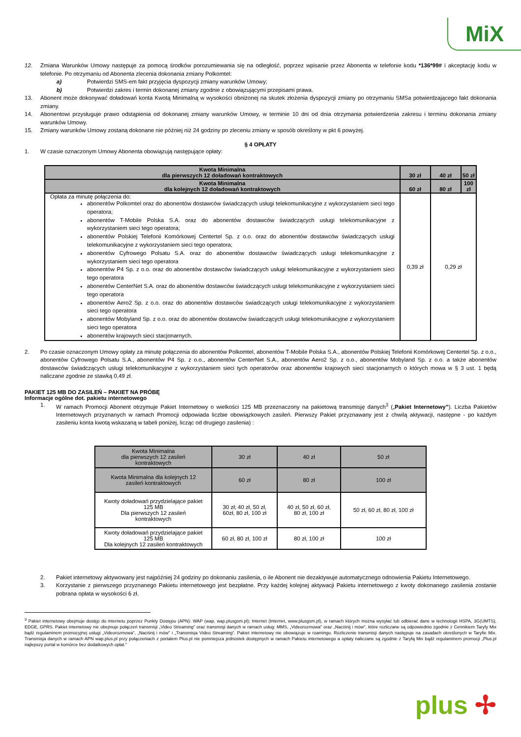MiX
12. Zmiana Warunków Umowy następuje za pomocą środków porozumiewania się na odległość, poprzez wpisanie przez Abonenta w telefonie kodu *136*99# i akceptację kodu w telefonie. Po otrzymaniu od Abonenta zlecenia dokonania zmiany Polkomtel:
a) Potwierdzi SMS-em fakt przyjęcia dyspozycji zmiany warunków Umowy;
b) Potwierdzi zakres i termin dokonanej zmiany zgodnie z obowiązującymi przepisami prawa.
13. Abonent może dokonywać doładowań konta Kwotą Minimalną w wysokości obniżonej na skutek złożenia dyspozycji zmiany po otrzymaniu SMSa potwierdzającego fakt dokonania zmiany.
14. Abonentowi przysługuje prawo odstąpienia od dokonanej zmiany warunków Umowy, w terminie 10 dni od dnia otrzymania potwierdzenia zakresu i terminu dokonania zmiany warunków Umowy.
15. Zmiany warunków Umowy zostaną dokonane nie później niż 24 godziny po zleceniu zmiany w sposób określony w pkt 6 powyżej.
§ 4 OPŁATY
1. W czasie oznaczonym Umowy Abonenta obowiązują następujące opłaty:
| Kwota Minimalna dla pierwszych 12 doładowań kontraktowych | 30 zł | 40 zł | 50 zł |
| --- | --- | --- | --- |
| Kwota Minimalna dla kolejnych 12 doładowań kontraktowych | 60 zł | 80 zł | 100 zł |
| Opłata za minutę połączenia do: abonentów Polkomtel oraz do abonentów dostawców świadczących usługi telekomunikacyjne z wykorzystaniem sieci tego operatora; abonentów T-Mobile Polska S.A. oraz do abonentów dostawców świadczących usługi telekomunikacyjne z wykorzystaniem sieci tego operatora; abonentów Polskiej Telefonii Komórkowej Centertel Sp. z o.o. oraz do abonentów dostawców świadczących usługi telekomunikacyjne z wykorzystaniem sieci tego operatora; abonentów Cyfrowego Polsatu S.A. oraz do abonentów dostawców świadczących usługi telekomunikacyjne z wykorzystaniem sieci tego operatora abonentów P4 Sp. z o.o. oraz do abonentów dostawców świadczących usługi telekomunikacyjne z wykorzystaniem sieci tego operatora abonentów CenterNet S.A. oraz do abonentów dostawców świadczących usługi telekomunikacyjne z wykorzystaniem sieci tego operatora abonentów Aero2 Sp. z o.o. oraz do abonentów dostawców świadczących usługi telekomunikacyjne z wykorzystaniem sieci tego operatora abonentów Mobyland Sp. z o.o. oraz do abonentów dostawców świadczących usługi telekomunikacyjne z wykorzystaniem sieci tego operatora abonentów krajowych sieci stacjonarnych. | 0,39 zł | 0,29 zł | |
2. Po czasie oznaczonym Umowy opłaty za minutę połączenia do abonentów Polkomtel, abonentów T-Mobile Polska S.A., abonentów Polskiej Telefonii Komórkowej Centertel Sp. z o.o., abonentów Cyfrowego Polsatu S.A., abonentów P4 Sp. z o.o., abonentów CenterNet S.A., abonentów Aero2 Sp. z o.o., abonentów Mobyland Sp. z o.o. a także abonentów dostawców świadczących usługi telekomunikacyjne z wykorzystaniem sieci tych operatorów oraz abonentów krajowych sieci stacjonarnych o których mowa w § 3 ust. 1 będą naliczane zgodnie ze stawką 0,49 zł.
PAKIET 125 MB DO ZASILEŃ – PAKIET NA PRÓBĘ
Informacje ogólne dot. pakietu internetowego
1. W ramach Promocji Abonent otrzymuje Pakiet Internetowy o wielkości 125 MB przeznaczony na pakietową transmisję danych<sup>3</sup> („Pakiet Internetowy”). Liczba Pakietów Internetowych przyznanych w ramach Promocji odpowiada liczbie obowiązkowych zasileń. Pierwszy Pakiet przyznawany jest z chwilą aktywacji, następne - po każdym zasileniu konta kwotą wskazaną w tabeli poniżej, licząc od drugiego zasilenia) :
| Kwota Minimalna dla pierwszych 12 zasileń kontraktowych | 30 zł | 40 zł | 50 zł |
| Kwota Minimalna dla kolejnych 12 zasileń kontraktowych | 60 zł | 80 zł | 100 zł |
| Kwoty doładowań przydzielające pakiet 125 MB Dla pierwszych 12 zasileń kontraktowych | 30 zł; 40 zł, 50 zł, 60zł, 80 zł, 100 zł | 40 zł, 50 zł, 60 zł, 80 zł, 100 zł | 50 zł, 60 zł, 80 zł, 100 zł |
| Kwoty doładowań przydzielające pakiet 125 MB Dla kolejnych 12 zasileń kontraktowych | 60 zł, 80 zł, 100 zł | 80 zł, 100 zł | 100 zł |
2. Pakiet internetowy aktywowany jest najpóźniej 24 godziny po dokonaniu zasilenia, o ile Abonent nie dezaktywuje automatycznego odnowienia Pakietu Internetowego.
3. Korzystanie z pierwszego przyznanego Pakietu internetowego jest bezpłatne. Przy każdej kolejnej aktywacji Pakietu internetowego z kwoty dokonanego zasilenia zostanie pobrana opłata w wysokości 6 zł.
<sup>3</sup> Pakiet internetowy obejmuje dostęp do internetu poprzez Punkty Dostępu (APN): WAP (wap, wap.plusgsm.pl); Internet (Internet, www.plusgsm.pl), w ramach których można wysyłać lub odbierać dane w technologii HSPA, 3G(UMTS), EDGE, GPRS. Pakiet internetowy nie obejmuje połączeń transmisji „Video Streaming" oraz transmisji danych w ramach usług: MMS, „Videorozmowa" oraz „Naciśnij i mów", które rozliczane są odpowiednio zgodnie z Cennikiem Taryfy Mix bądź regulaminem promocyjnej usługi „Videorozmowa", „Naciśnij i mów" i „Transmisja Video Streaming". Pakiet internetowy nie obowiązuje w roamingu. Rozliczenie transmisji danych następuje na zasadach określonych w Taryfie Mix. Transmisja danych w ramach APN wap.plus.pl przy połączeniach z portalem Plus.pl nie pomniejsza jednostek dostępnych w ramach Pakietu internetowego a opłaty naliczane są zgodnie z Taryfą Mix bądź regulaminem promocji „Plus.pl najlepszy portal w komórce bez dodatkowych opłat."
plus ✢